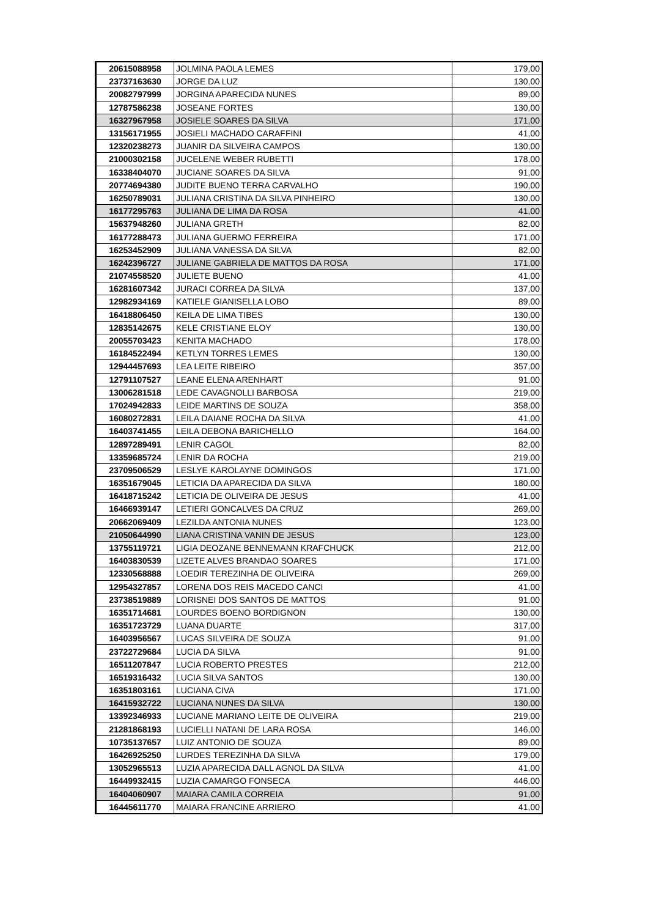| 20615088958 | JOLMINA PAOLA LEMES | 179,00 |
| 23737163630 | JORGE DA LUZ | 130,00 |
| 20082797999 | JORGINA APARECIDA NUNES | 89,00 |
| 12787586238 | JOSEANE FORTES | 130,00 |
| 16327967958 | JOSIELE SOARES DA SILVA | 171,00 |
| 13156171955 | JOSIELI MACHADO CARAFFINI | 41,00 |
| 12320238273 | JUANIR DA SILVEIRA CAMPOS | 130,00 |
| 21000302158 | JUCELENE WEBER RUBETTI | 178,00 |
| 16338404070 | JUCIANE SOARES DA SILVA | 91,00 |
| 20774694380 | JUDITE BUENO TERRA CARVALHO | 190,00 |
| 16250789031 | JULIANA CRISTINA DA SILVA PINHEIRO | 130,00 |
| 16177295763 | JULIANA DE LIMA DA ROSA | 41,00 |
| 15637948260 | JULIANA GRETH | 82,00 |
| 16177288473 | JULIANA GUERMO FERREIRA | 171,00 |
| 16253452909 | JULIANA VANESSA DA SILVA | 82,00 |
| 16242396727 | JULIANE GABRIELA DE MATTOS DA ROSA | 171,00 |
| 21074558520 | JULIETE BUENO | 41,00 |
| 16281607342 | JURACI CORREA DA SILVA | 137,00 |
| 12982934169 | KATIELE GIANISELLA LOBO | 89,00 |
| 16418806450 | KEILA DE LIMA TIBES | 130,00 |
| 12835142675 | KELE CRISTIANE ELOY | 130,00 |
| 20055703423 | KENITA MACHADO | 178,00 |
| 16184522494 | KETLYN TORRES LEMES | 130,00 |
| 12944457693 | LEA LEITE RIBEIRO | 357,00 |
| 12791107527 | LEANE ELENA ARENHART | 91,00 |
| 13006281518 | LEDE CAVAGNOLLI BARBOSA | 219,00 |
| 17024942833 | LEIDE MARTINS DE SOUZA | 358,00 |
| 16080272831 | LEILA DAIANE ROCHA DA SILVA | 41,00 |
| 16403741455 | LEILA DEBONA BARICHELLO | 164,00 |
| 12897289491 | LENIR CAGOL | 82,00 |
| 13359685724 | LENIR DA ROCHA | 219,00 |
| 23709506529 | LESLYE KAROLAYNE DOMINGOS | 171,00 |
| 16351679045 | LETICIA DA APARECIDA DA SILVA | 180,00 |
| 16418715242 | LETICIA DE OLIVEIRA DE JESUS | 41,00 |
| 16466939147 | LETIERI GONCALVES DA CRUZ | 269,00 |
| 20662069409 | LEZILDA ANTONIA NUNES | 123,00 |
| 21050644990 | LIANA CRISTINA VANIN DE JESUS | 123,00 |
| 13755119721 | LIGIA DEOZANE BENNEMANN KRAFCHUCK | 212,00 |
| 16403830539 | LIZETE ALVES BRANDAO SOARES | 171,00 |
| 12330568888 | LOEDIR TEREZINHA DE OLIVEIRA | 269,00 |
| 12954327857 | LORENA DOS REIS MACEDO CANCI | 41,00 |
| 23738519889 | LORISNEI DOS SANTOS DE MATTOS | 91,00 |
| 16351714681 | LOURDES BOENO BORDIGNON | 130,00 |
| 16351723729 | LUANA DUARTE | 317,00 |
| 16403956567 | LUCAS SILVEIRA DE SOUZA | 91,00 |
| 23722729684 | LUCIA DA SILVA | 91,00 |
| 16511207847 | LUCIA ROBERTO PRESTES | 212,00 |
| 16519316432 | LUCIA SILVA SANTOS | 130,00 |
| 16351803161 | LUCIANA CIVA | 171,00 |
| 16415932722 | LUCIANA NUNES DA SILVA | 130,00 |
| 13392346933 | LUCIANE MARIANO LEITE DE OLIVEIRA | 219,00 |
| 21281868193 | LUCIELLI NATANI DE LARA ROSA | 146,00 |
| 10735137657 | LUIZ ANTONIO DE SOUZA | 89,00 |
| 16426925250 | LURDES TEREZINHA DA SILVA | 179,00 |
| 13052965513 | LUZIA APARECIDA DALL AGNOL DA SILVA | 41,00 |
| 16449932415 | LUZIA CAMARGO FONSECA | 446,00 |
| 16404060907 | MAIARA CAMILA CORREIA | 91,00 |
| 16445611770 | MAIARA FRANCINE ARRIERO | 41,00 |